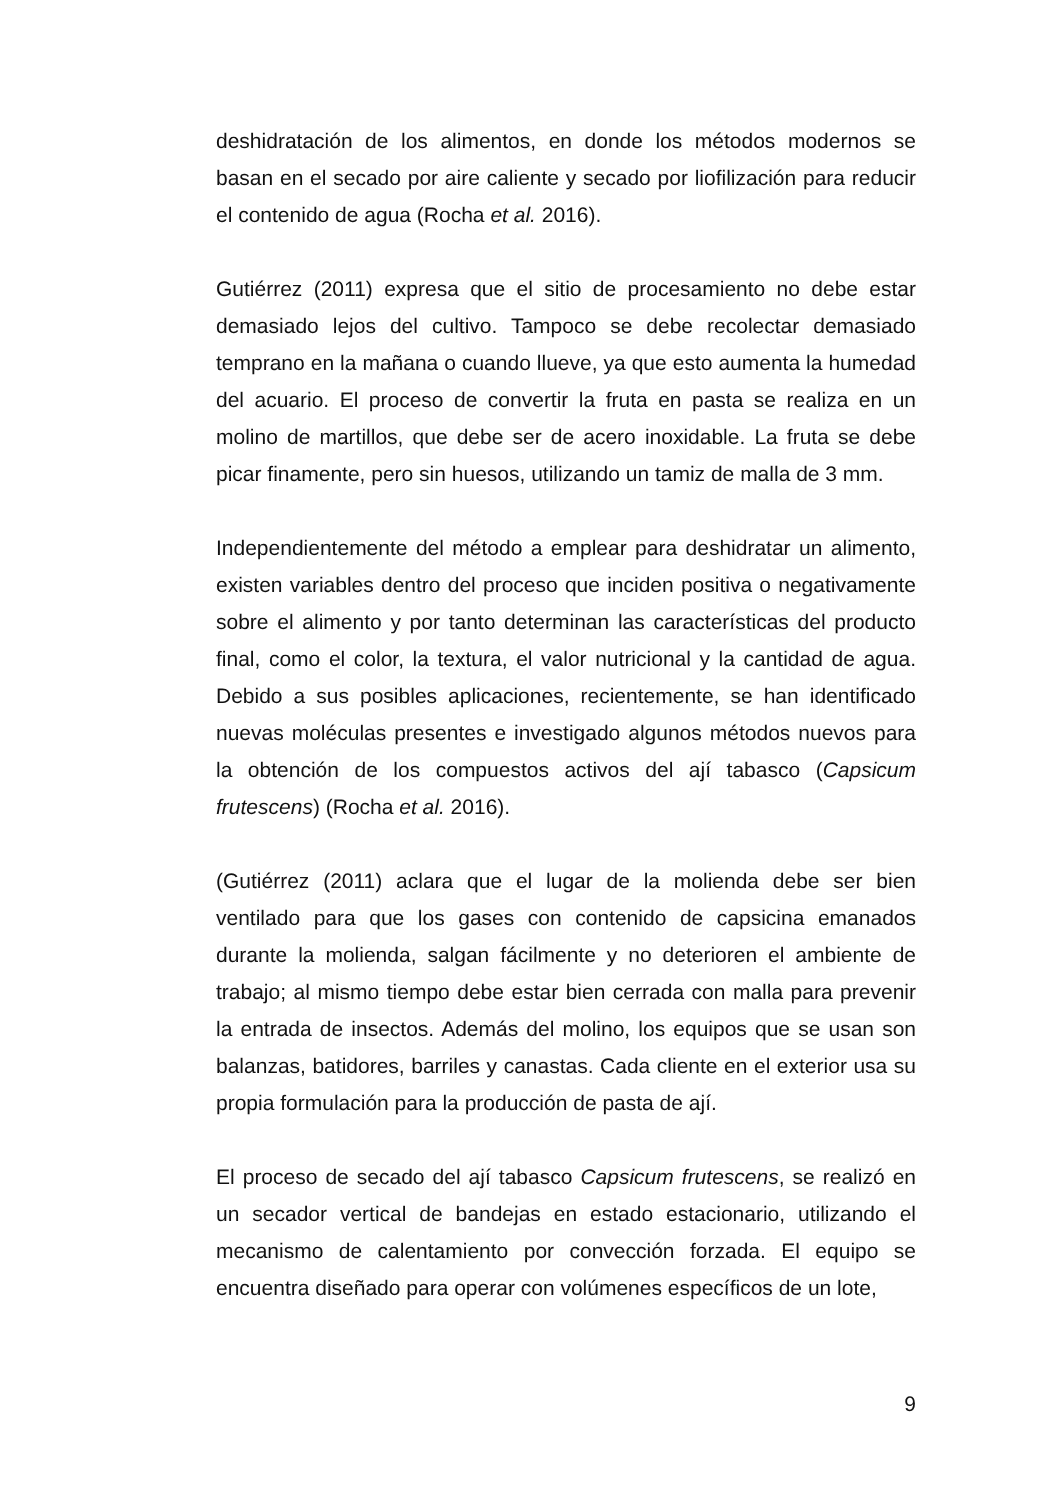deshidratación de los alimentos, en donde los métodos modernos se basan en el secado por aire caliente y secado por liofilización para reducir el contenido de agua (Rocha et al. 2016).
Gutiérrez (2011) expresa que el sitio de procesamiento no debe estar demasiado lejos del cultivo. Tampoco se debe recolectar demasiado temprano en la mañana o cuando llueve, ya que esto aumenta la humedad del acuario. El proceso de convertir la fruta en pasta se realiza en un molino de martillos, que debe ser de acero inoxidable. La fruta se debe picar finamente, pero sin huesos, utilizando un tamiz de malla de 3 mm.
Independientemente del método a emplear para deshidratar un alimento, existen variables dentro del proceso que inciden positiva o negativamente sobre el alimento y por tanto determinan las características del producto final, como el color, la textura, el valor nutricional y la cantidad de agua. Debido a sus posibles aplicaciones, recientemente, se han identificado nuevas moléculas presentes e investigado algunos métodos nuevos para la obtención de los compuestos activos del ají tabasco (Capsicum frutescens) (Rocha et al. 2016).
(Gutiérrez (2011) aclara que el lugar de la molienda debe ser bien ventilado para que los gases con contenido de capsicina emanados durante la molienda, salgan fácilmente y no deterioren el ambiente de trabajo; al mismo tiempo debe estar bien cerrada con malla para prevenir la entrada de insectos. Además del molino, los equipos que se usan son balanzas, batidores, barriles y canastas. Cada cliente en el exterior usa su propia formulación para la producción de pasta de ají.
El proceso de secado del ají tabasco Capsicum frutescens, se realizó en un secador vertical de bandejas en estado estacionario, utilizando el mecanismo de calentamiento por convección forzada. El equipo se encuentra diseñado para operar con volúmenes específicos de un lote,
9